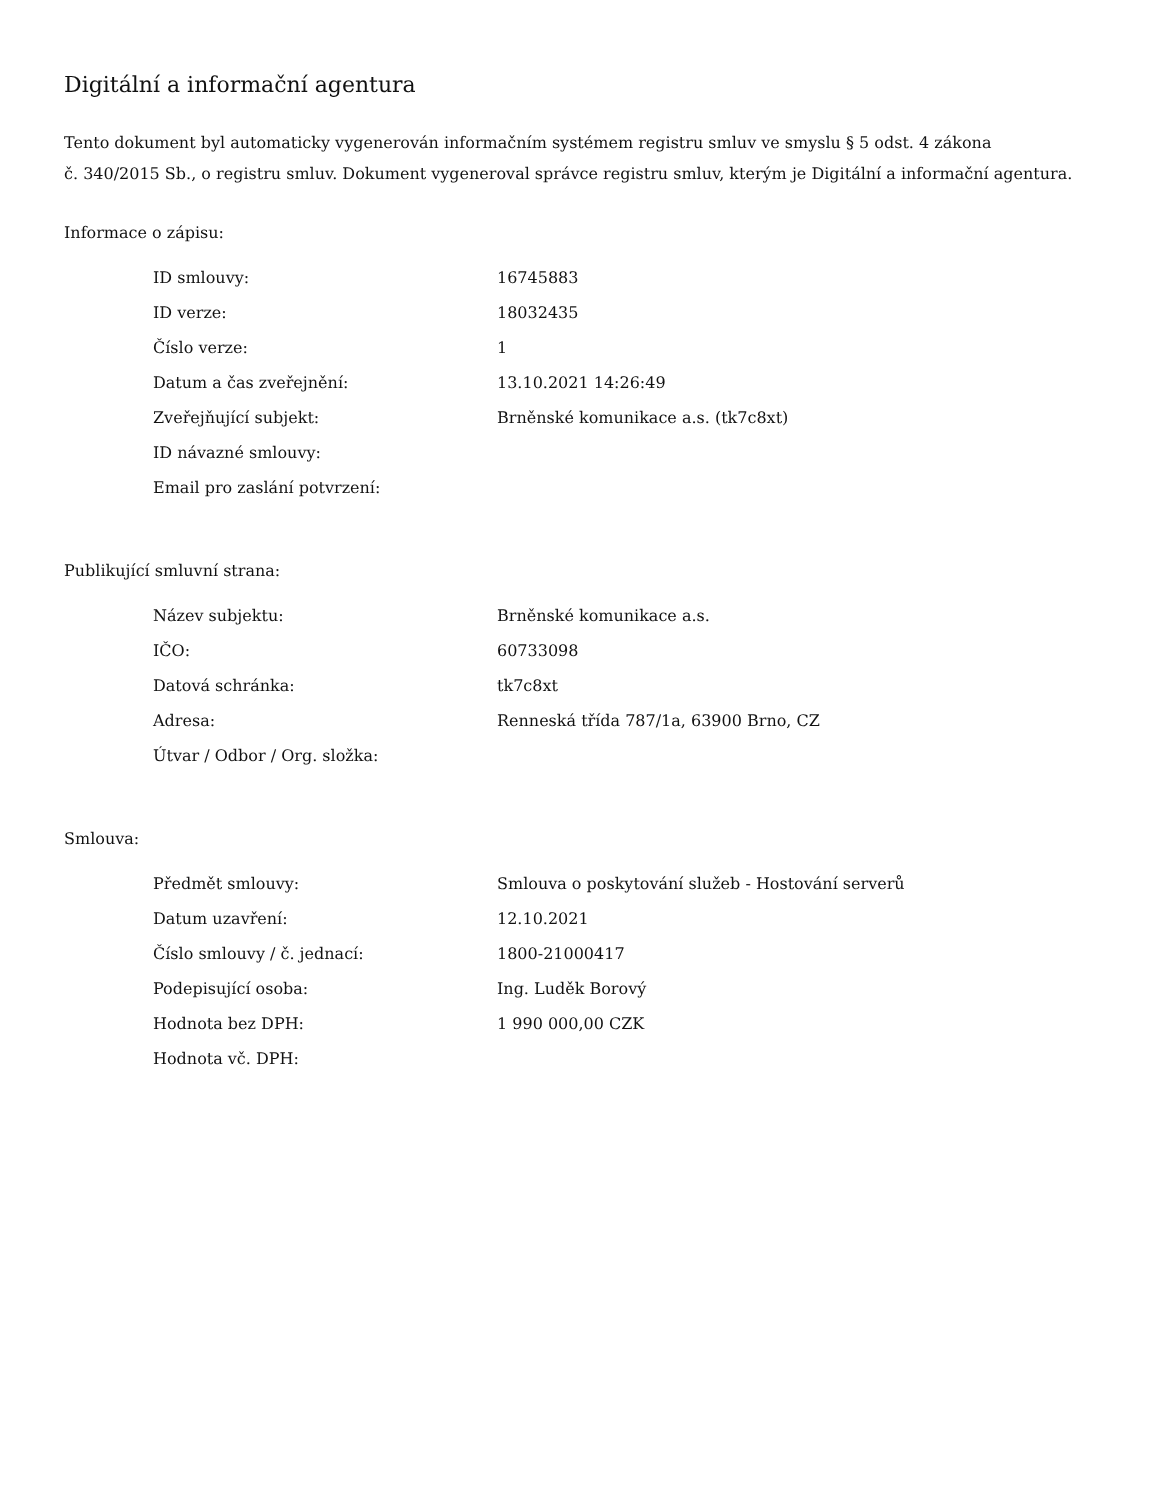Digitální a informační agentura
Tento dokument byl automaticky vygenerován informačním systémem registru smluv ve smyslu § 5 odst. 4 zákona
č. 340/2015 Sb., o registru smluv. Dokument vygeneroval správce registru smluv, kterým je Digitální a informační agentura.
Informace o zápisu:
| ID smlouvy: | 16745883 |
| ID verze: | 18032435 |
| Číslo verze: | 1 |
| Datum a čas zveřejnění: | 13.10.2021 14:26:49 |
| Zveřejňující subjekt: | Brněnské komunikace a.s. (tk7c8xt) |
| ID návazné smlouvy: | |
| Email pro zaslání potvrzení: | |
Publikující smluvní strana:
| Název subjektu: | Brněnské komunikace a.s. |
| IČO: | 60733098 |
| Datová schránka: | tk7c8xt |
| Adresa: | Renneská třída 787/1a, 63900 Brno, CZ |
| Útvar / Odbor / Org. složka: | |
Smlouva:
| Předmět smlouvy: | Smlouva o poskytování služeb - Hostování serverů |
| Datum uzavření: | 12.10.2021 |
| Číslo smlouvy / č. jednací: | 1800-21000417 |
| Podepisující osoba: | Ing. Luděk Borový |
| Hodnota bez DPH: | 1 990 000,00 CZK |
| Hodnota vč. DPH: | |